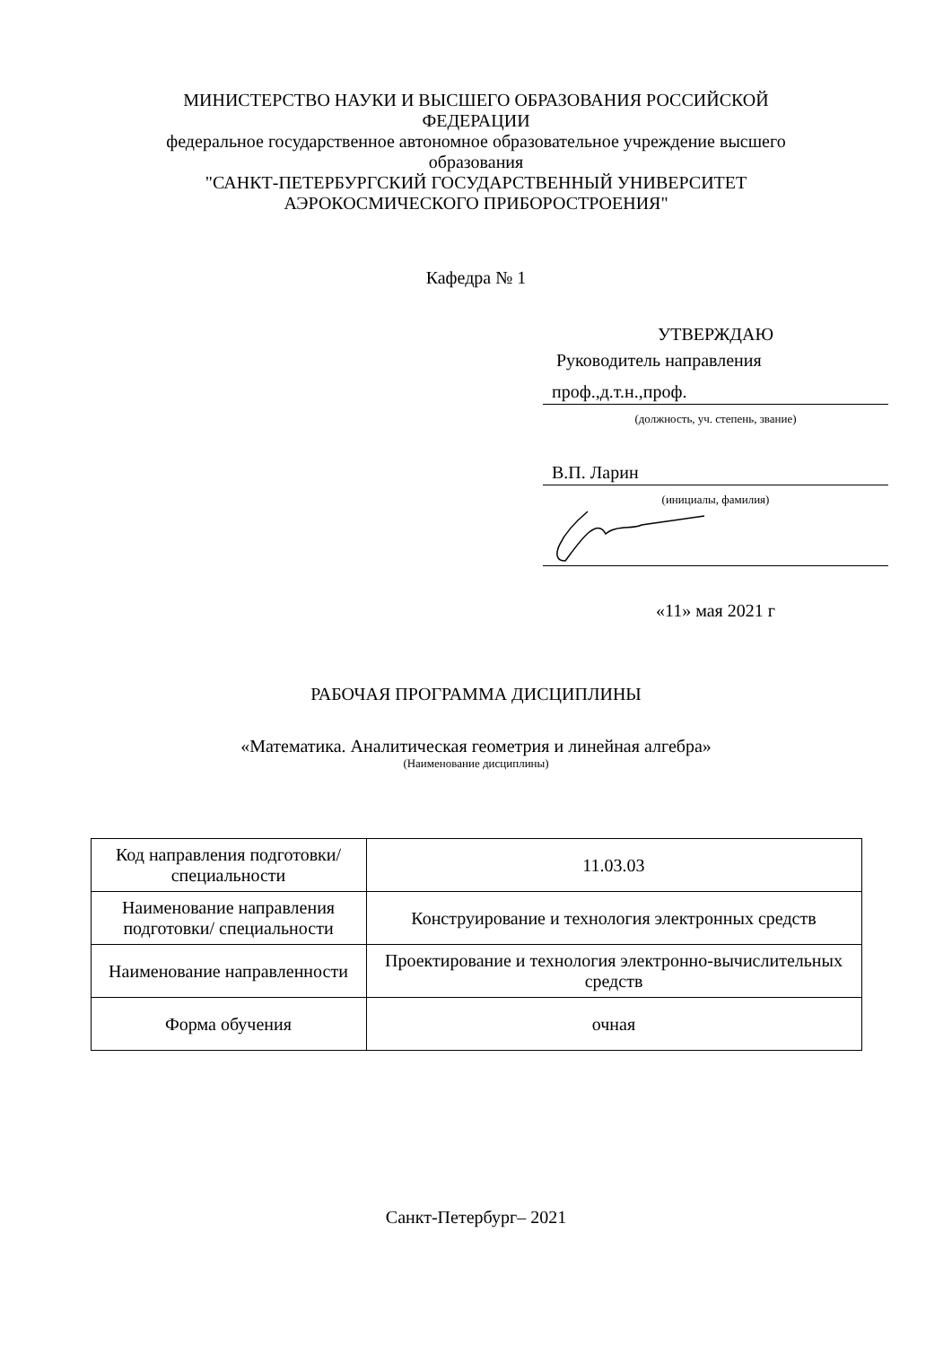МИНИСТЕРСТВО НАУКИ И ВЫСШЕГО ОБРАЗОВАНИЯ РОССИЙСКОЙ
ФЕДЕРАЦИИ
федеральное государственное автономное образовательное учреждение высшего
образования
"САНКТ-ПЕТЕРБУРГСКИЙ ГОСУДАРСТВЕННЫЙ УНИВЕРСИТЕТ
АЭРОКОСМИЧЕСКОГО ПРИБОРОСТРОЕНИЯ"
Кафедра № 1
УТВЕРЖДАЮ
Руководитель направления
проф.,д.т.н.,проф.
(должность, уч. степень, звание)
В.П. Ларин
(инициалы, фамилия)
«11» мая 2021 г
РАБОЧАЯ ПРОГРАММА ДИСЦИПЛИНЫ
«Математика. Аналитическая геометрия и линейная алгебра»
(Наименование дисциплины)
| Код направления подготовки/ специальности | 11.03.03 |
| Наименование направления подготовки/ специальности | Конструирование и технология электронных средств |
| Наименование направленности | Проектирование и технология электронно-вычислительных средств |
| Форма обучения | очная |
Санкт-Петербург– 2021